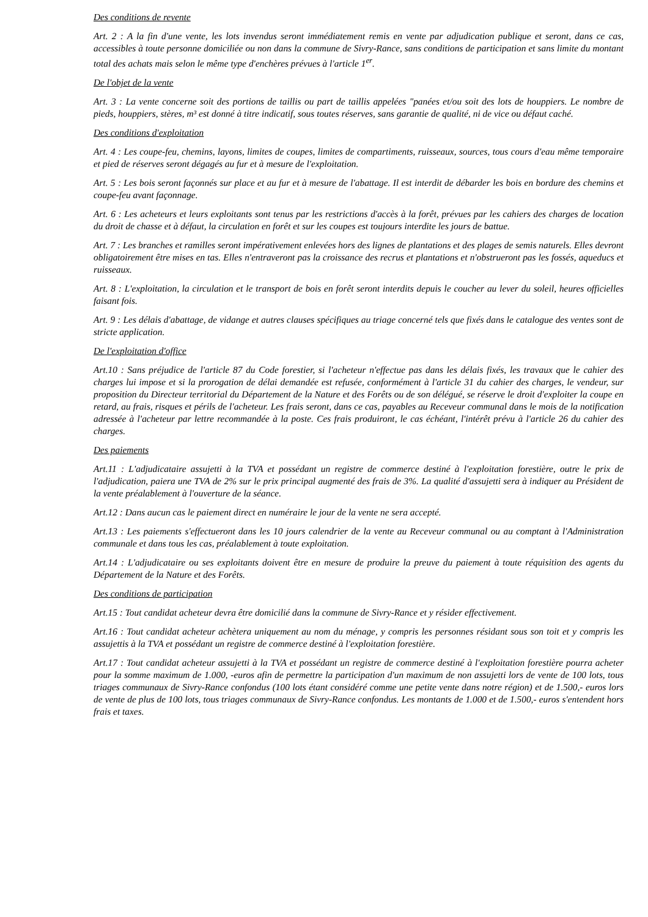Des conditions de revente
Art. 2 : A la fin d'une vente, les lots invendus seront immédiatement remis en vente par adjudication publique et seront, dans ce cas, accessibles à toute personne domiciliée ou non dans la commune de Sivry-Rance, sans conditions de participation et sans limite du montant total des achats mais selon le même type d'enchères prévues à l'article 1<sup>er</sup>.
De l'objet de la vente
Art. 3 : La vente concerne soit des portions de taillis ou part de taillis appelées "panées et/ou soit des lots de houppiers. Le nombre de pieds, houppiers, stères, m³ est donné à titre indicatif, sous toutes réserves, sans garantie de qualité, ni de vice ou défaut caché.
Des conditions d'exploitation
Art. 4 : Les coupe-feu, chemins, layons, limites de coupes, limites de compartiments, ruisseaux, sources, tous cours d'eau même temporaire et pied de réserves seront dégagés au fur et à mesure de l'exploitation.
Art. 5 : Les bois seront façonnés sur place et au fur et à mesure de l'abattage. Il est interdit de débarder les bois en bordure des chemins et coupe-feu avant façonnage.
Art. 6 : Les acheteurs et leurs exploitants sont tenus par les restrictions d'accès à la forêt, prévues par les cahiers des charges de location du droit de chasse et à défaut, la circulation en forêt et sur les coupes est toujours interdite les jours de battue.
Art. 7 : Les branches et ramilles seront impérativement enlevées hors des lignes de plantations et des plages de semis naturels. Elles devront obligatoirement être mises en tas. Elles n'entraveront pas la croissance des recrus et plantations et n'obstrueront pas les fossés, aqueducs et ruisseaux.
Art. 8 : L'exploitation, la circulation et le transport de bois en forêt seront interdits depuis le coucher au lever du soleil, heures officielles faisant fois.
Art. 9 : Les délais d'abattage, de vidange et autres clauses spécifiques au triage concerné tels que fixés dans le catalogue des ventes sont de stricte application.
De l'exploitation d'office
Art.10 : Sans préjudice de l'article 87 du Code forestier, si l'acheteur n'effectue pas dans les délais fixés, les travaux que le cahier des charges lui impose et si la prorogation de délai demandée est refusée, conformément à l'article 31 du cahier des charges, le vendeur, sur proposition du Directeur territorial du Département de la Nature et des Forêts ou de son délégué, se réserve le droit d'exploiter la coupe en retard, au frais, risques et périls de l'acheteur. Les frais seront, dans ce cas, payables au Receveur communal dans le mois de la notification adressée à l'acheteur par lettre recommandée à la poste. Ces frais produiront, le cas échéant, l'intérêt prévu à l'article 26 du cahier des charges.
Des paiements
Art.11 : L'adjudicataire assujetti à la TVA et possédant un registre de commerce destiné à l'exploitation forestière, outre le prix de l'adjudication, paiera une TVA de 2% sur le prix principal augmenté des frais de 3%. La qualité d'assujetti sera à indiquer au Président de la vente préalablement à l'ouverture de la séance.
Art.12 : Dans aucun cas le paiement direct en numéraire le jour de la vente ne sera accepté.
Art.13 : Les paiements s'effectueront dans les 10 jours calendrier de la vente au Receveur communal ou au comptant à l'Administration communale et dans tous les cas, préalablement à toute exploitation.
Art.14 : L'adjudicataire ou ses exploitants doivent être en mesure de produire la preuve du paiement à toute réquisition des agents du Département de la Nature et des Forêts.
Des conditions de participation
Art.15 : Tout candidat acheteur devra être domicilié dans la commune de Sivry-Rance et y résider effectivement.
Art.16 : Tout candidat acheteur achètera uniquement au nom du ménage, y compris les personnes résidant sous son toit et y compris les assujettis à la TVA et possédant un registre de commerce destiné à l'exploitation forestière.
Art.17 : Tout candidat acheteur assujetti à la TVA et possédant un registre de commerce destiné à l'exploitation forestière pourra acheter pour la somme maximum de 1.000, -euros afin de permettre la participation d'un maximum de non assujetti lors de vente de 100 lots, tous triages communaux de Sivry-Rance confondus (100 lots étant considéré comme une petite vente dans notre région) et de 1.500,- euros lors de vente de plus de 100 lots, tous triages communaux de Sivry-Rance confondus. Les montants de 1.000 et de 1.500,- euros s'entendent hors frais et taxes.